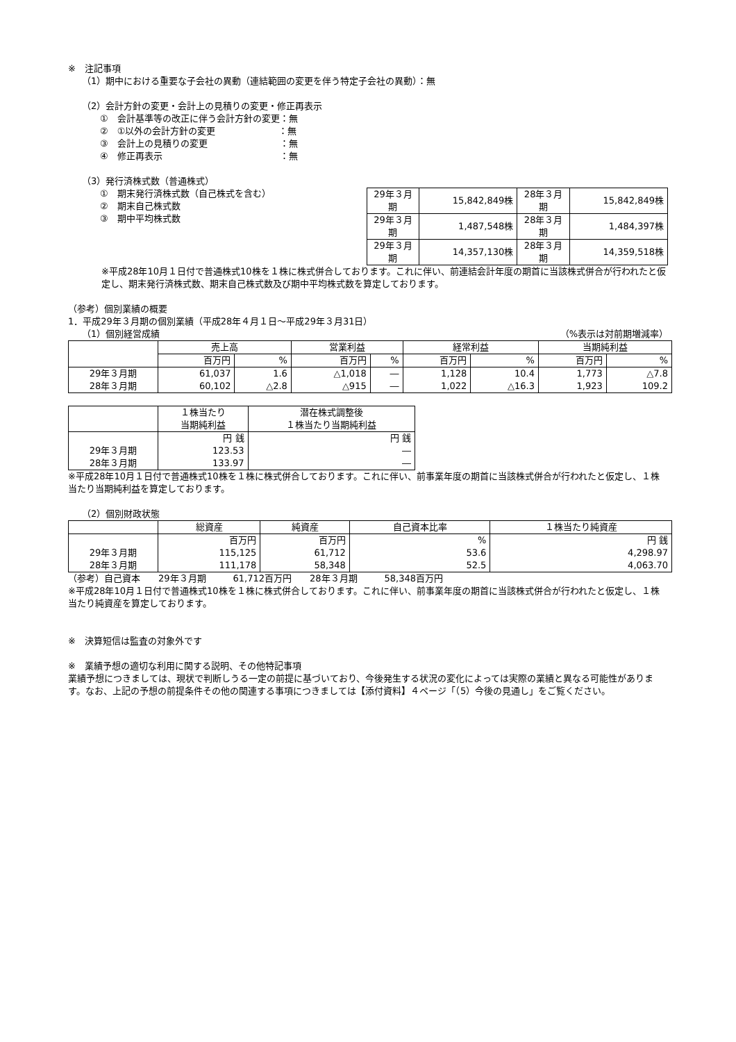※　注記事項
（1）期中における重要な子会社の異動（連結範囲の変更を伴う特定子会社の異動）：無
（2）会計方針の変更・会計上の見積りの変更・修正再表示
①　会計基準等の改正に伴う会計方針の変更：無
②　①以外の会計方針の変更　　　　　　　：無
③　会計上の見積りの変更　　　　　　　　：無
④　修正再表示　　　　　　　　　　　　　：無
（3）発行済株式数（普通株式）
①　期末発行済株式数（自己株式を含む）
②　期末自己株式数
③　期中平均株式数
| 29年３月期 | 15,842,849株 | 28年３月期 | 15,842,849株 |
| 29年３月期 | 1,487,548株 | 28年３月期 | 1,484,397株 |
| 29年３月期 | 14,357,130株 | 28年３月期 | 14,359,518株 |
※平成28年10月１日付で普通株式10株を１株に株式併合しております。これに伴い、前連結会計年度の期首に当該株式併合が行われたと仮定し、期末発行済株式数、期末自己株式数及び期中平均株式数を算定しております。
（参考）個別業績の概要
1．平成29年３月期の個別業績（平成28年４月１日～平成29年３月31日）
（1）個別経営成績 （%表示は対前期増減率）
| | 売上高 | | 営業利益 | | 経常利益 | | 当期純利益 | |
| --- | --- | --- | --- | --- | --- | --- | --- | --- |
| | 百万円 | % | 百万円 | % | 百万円 | % | 百万円 | % |
| 29年３月期 | 61,037 | 1.6 | △1,018 | ― | 1,128 | 10.4 | 1,773 | △7.8 |
| 28年３月期 | 60,102 | △2.8 | △915 | ― | 1,022 | △16.3 | 1,923 | 109.2 |
| | １株当たり 当期純利益 | 潜在株式調整後 １株当たり当期純利益 |
| --- | --- | --- |
| | 円 銭 | 円 銭 |
| 29年３月期 | 123.53 | ― |
| 28年３月期 | 133.97 | ― |
※平成28年10月１日付で普通株式10株を１株に株式併合しております。これに伴い、前事業年度の期首に当該株式併合が行われたと仮定し、１株当たり当期純利益を算定しております。
（2）個別財政状態
| | 総資産 | 純資産 | 自己資本比率 | １株当たり純資産 |
| --- | --- | --- | --- | --- |
| | 百万円 | 百万円 | % | 円 銭 |
| 29年３月期 | 115,125 | 61,712 | 53.6 | 4,298.97 |
| 28年３月期 | 111,178 | 58,348 | 52.5 | 4,063.70 |
（参考）自己資本　　29年３月期　　　61,712百万円　　28年３月期　　　58,348百万円
※平成28年10月１日付で普通株式10株を１株に株式併合しております。これに伴い、前事業年度の期首に当該株式併合が行われたと仮定し、１株当たり純資産を算定しております。
※　決算短信は監査の対象外です
※　業績予想の適切な利用に関する説明、その他特記事項
業績予想につきましては、現状で判断しうる一定の前提に基づいており、今後発生する状況の変化によっては実際の業績と異なる可能性があります。なお、上記の予想の前提条件その他の関連する事項につきましては【添付資料】４ページ「（5）今後の見通し」をご覧ください。